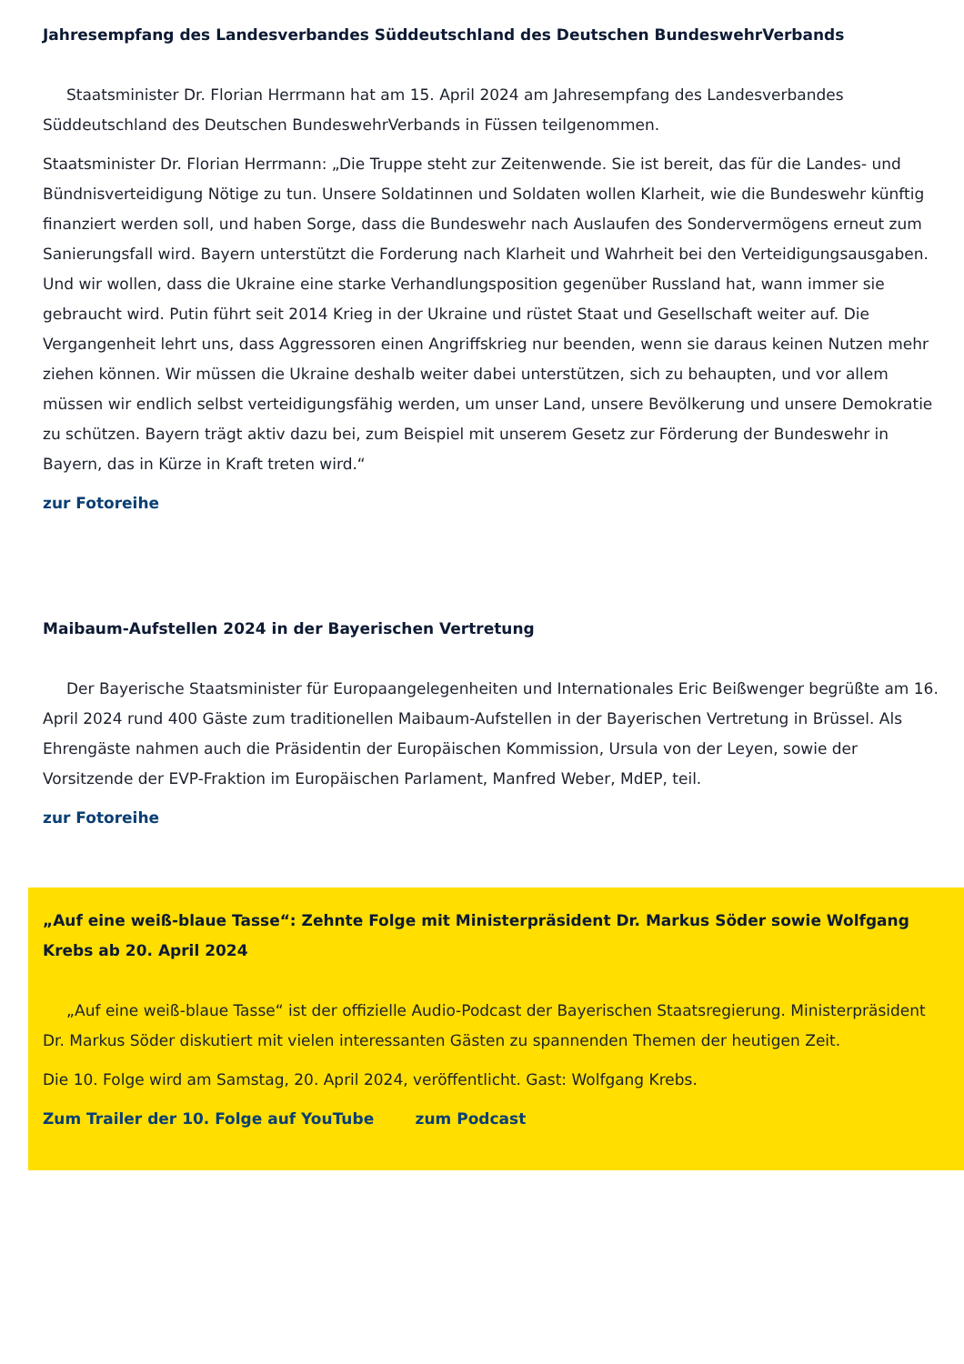Jahresempfang des Landesverbandes Süddeutschland des Deutschen BundeswehrVerbands
Staatsminister Dr. Florian Herrmann hat am 15. April 2024 am Jahresempfang des Landesverbandes Süddeutschland des Deutschen BundeswehrVerbands in Füssen teilgenommen.
Staatsminister Dr. Florian Herrmann: „Die Truppe steht zur Zeitenwende. Sie ist bereit, das für die Landes- und Bündnisverteidigung Nötige zu tun. Unsere Soldatinnen und Soldaten wollen Klarheit, wie die Bundeswehr künftig finanziert werden soll, und haben Sorge, dass die Bundeswehr nach Auslaufen des Sondervermögens erneut zum Sanierungsfall wird. Bayern unterstützt die Forderung nach Klarheit und Wahrheit bei den Verteidigungsausgaben. Und wir wollen, dass die Ukraine eine starke Verhandlungsposition gegenüber Russland hat, wann immer sie gebraucht wird. Putin führt seit 2014 Krieg in der Ukraine und rüstet Staat und Gesellschaft weiter auf. Die Vergangenheit lehrt uns, dass Aggressoren einen Angriffskrieg nur beenden, wenn sie daraus keinen Nutzen mehr ziehen können. Wir müssen die Ukraine deshalb weiter dabei unterstützen, sich zu behaupten, und vor allem müssen wir endlich selbst verteidigungsfähig werden, um unser Land, unsere Bevölkerung und unsere Demokratie zu schützen. Bayern trägt aktiv dazu bei, zum Beispiel mit unserem Gesetz zur Förderung der Bundeswehr in Bayern, das in Kürze in Kraft treten wird.“
zur Fotoreihe
Maibaum-Aufstellen 2024 in der Bayerischen Vertretung
Der Bayerische Staatsminister für Europaangelegenheiten und Internationales Eric Beißwenger begrüßte am 16. April 2024 rund 400 Gäste zum traditionellen Maibaum-Aufstellen in der Bayerischen Vertretung in Brüssel. Als Ehrengäste nahmen auch die Präsidentin der Europäischen Kommission, Ursula von der Leyen, sowie der Vorsitzende der EVP-Fraktion im Europäischen Parlament, Manfred Weber, MdEP, teil.
zur Fotoreihe
„Auf eine weiß-blaue Tasse“: Zehnte Folge mit Ministerpräsident Dr. Markus Söder sowie Wolfgang Krebs ab 20. April 2024
„Auf eine weiß-blaue Tasse“ ist der offizielle Audio-Podcast der Bayerischen Staatsregierung. Ministerpräsident Dr. Markus Söder diskutiert mit vielen interessanten Gästen zu spannenden Themen der heutigen Zeit.
Die 10. Folge wird am Samstag, 20. April 2024, veröffentlicht. Gast: Wolfgang Krebs.
Zum Trailer der 10. Folge auf YouTube zum Podcast